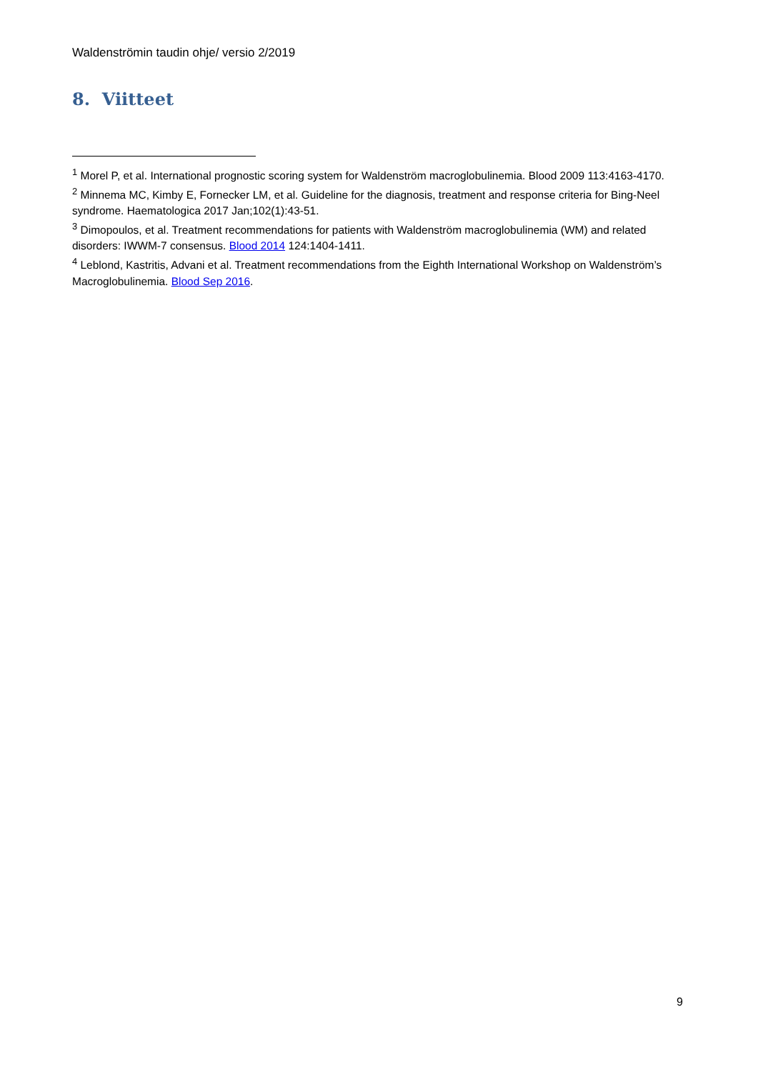Waldenströmin taudin ohje/ versio 2/2019
8. Viitteet
<sup>1</sup> Morel P, et al. International prognostic scoring system for Waldenström macroglobulinemia. Blood 2009 113:4163-4170.
<sup>2</sup> Minnema MC, Kimby E, Fornecker LM, et al. Guideline for the diagnosis, treatment and response criteria for Bing-Neel syndrome. Haematologica 2017 Jan;102(1):43-51.
<sup>3</sup> Dimopoulos, et al. Treatment recommendations for patients with Waldenström macroglobulinemia (WM) and related disorders: IWWM-7 consensus. Blood 2014 124:1404-1411.
<sup>4</sup> Leblond, Kastritis, Advani et al. Treatment recommendations from the Eighth International Workshop on Waldenström’s Macroglobulinemia. Blood Sep 2016.
9